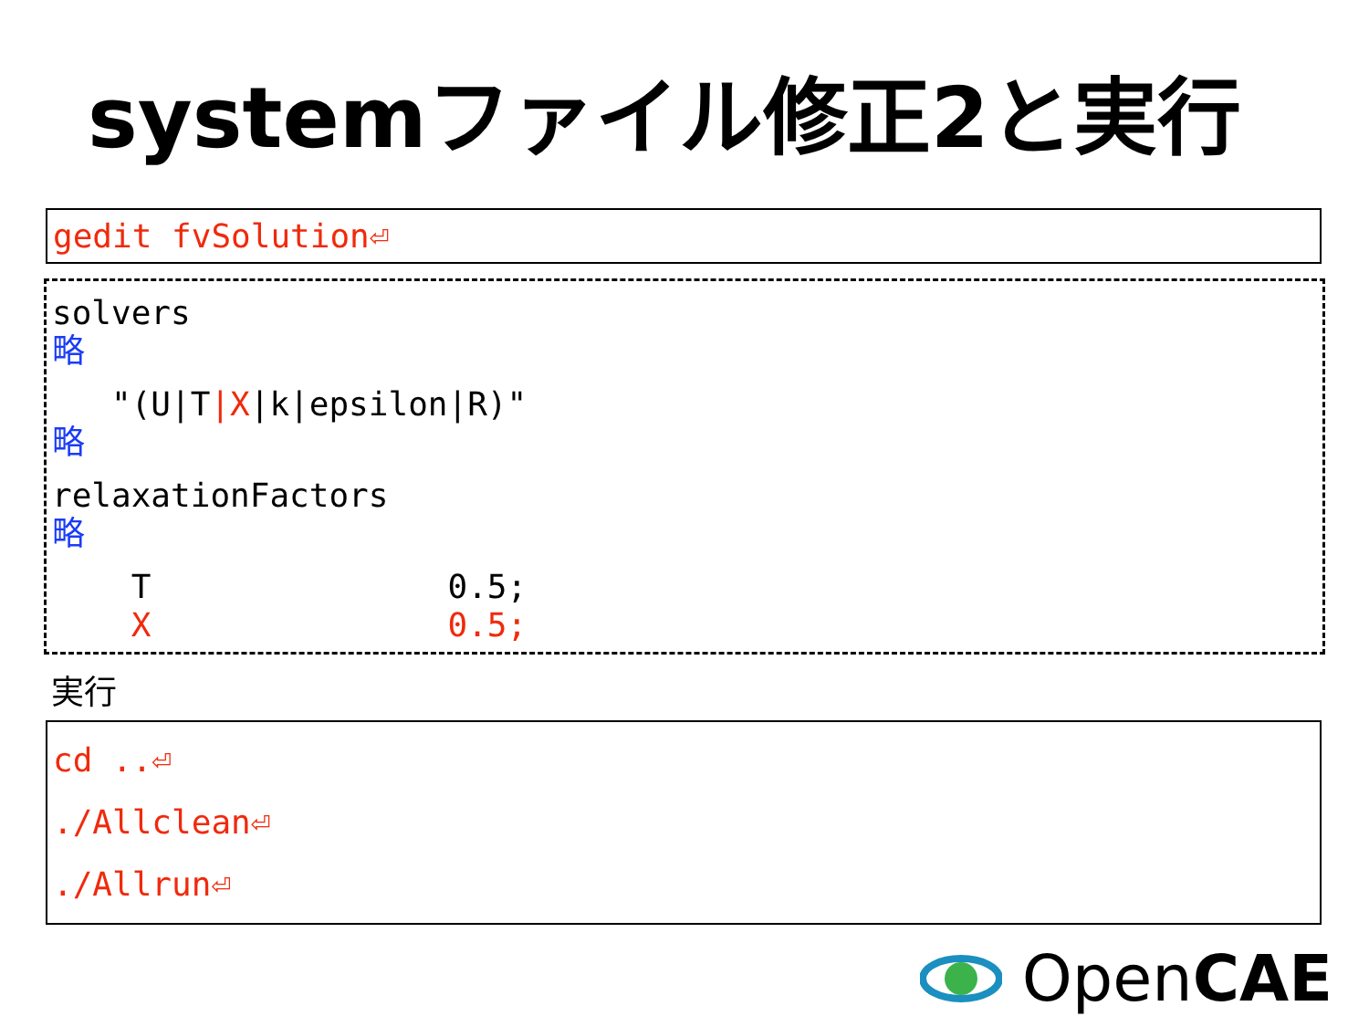systemファイル修正2と実行
gedit fvSolution⏎
solvers
略
"(U|T|X|k|epsilon|R)"
略
relaxationFactors
略
T 0.5;
X 0.5;
実行
cd ..⏎
./Allclean⏎
./Allrun⏎
OpenCAE